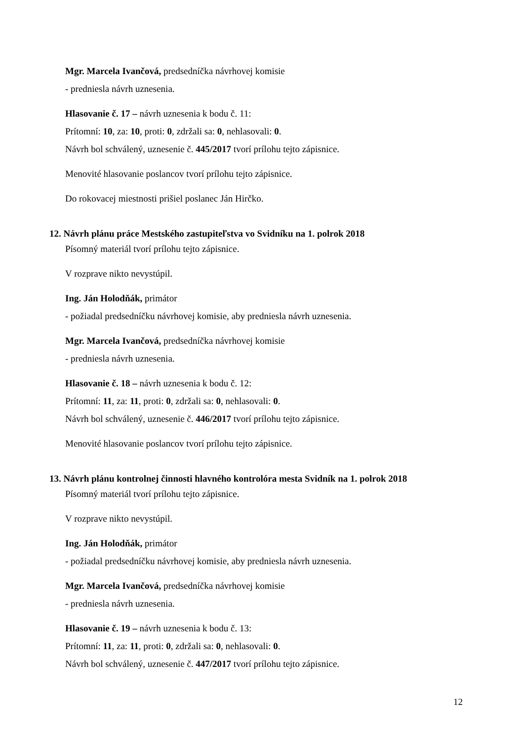Mgr. Marcela Ivančová, predsedníčka návrhovej komisie
- predniesla návrh uznesenia.
Hlasovanie č. 17 – návrh uznesenia k bodu č. 11:
Prítomní: 10, za: 10, proti: 0, zdržali sa: 0, nehlasovali: 0.
Návrh bol schválený, uznesenie č. 445/2017 tvorí prílohu tejto zápisnice.
Menovité hlasovanie poslancov tvorí prílohu tejto zápisnice.
Do rokovacej miestnosti prišiel poslanec Ján Hirčko.
12. Návrh plánu práce Mestského zastupiteľstva vo Svidníku na 1. polrok 2018
Písomný materiál tvorí prílohu tejto zápisnice.
V rozprave nikto nevystúpil.
Ing. Ján Holodňák, primátor
- požiadal predsedníčku návrhovej komisie, aby predniesla návrh uznesenia.
Mgr. Marcela Ivančová, predsedníčka návrhovej komisie
- predniesla návrh uznesenia.
Hlasovanie č. 18 – návrh uznesenia k bodu č. 12:
Prítomní: 11, za: 11, proti: 0, zdržali sa: 0, nehlasovali: 0.
Návrh bol schválený, uznesenie č. 446/2017 tvorí prílohu tejto zápisnice.
Menovité hlasovanie poslancov tvorí prílohu tejto zápisnice.
13. Návrh plánu kontrolnej činnosti hlavného kontrolóra mesta Svidník na 1. polrok 2018
Písomný materiál tvorí prílohu tejto zápisnice.
V rozprave nikto nevystúpil.
Ing. Ján Holodňák, primátor
- požiadal predsedníčku návrhovej komisie, aby predniesla návrh uznesenia.
Mgr. Marcela Ivančová, predsedníčka návrhovej komisie
- predniesla návrh uznesenia.
Hlasovanie č. 19 – návrh uznesenia k bodu č. 13:
Prítomní: 11, za: 11, proti: 0, zdržali sa: 0, nehlasovali: 0.
Návrh bol schválený, uznesenie č. 447/2017 tvorí prílohu tejto zápisnice.
12